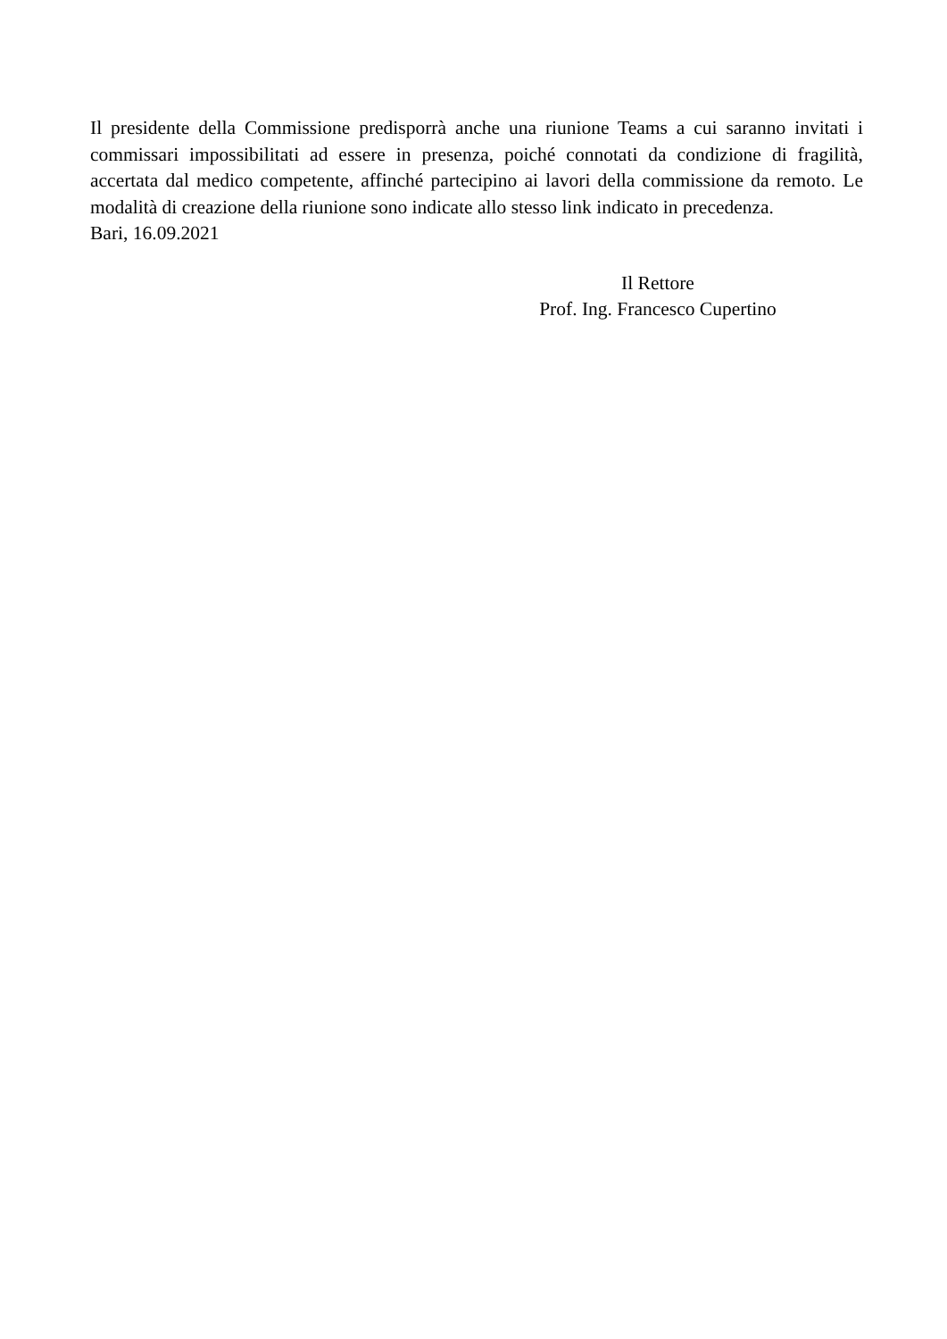Il presidente della Commissione predisporrà anche una riunione Teams a cui saranno invitati i commissari impossibilitati ad essere in presenza, poiché connotati da condizione di fragilità, accertata dal medico competente, affinché partecipino ai lavori della commissione da remoto. Le modalità di creazione della riunione sono indicate allo stesso link indicato in precedenza.
Bari, 16.09.2021
Il Rettore
Prof. Ing. Francesco Cupertino